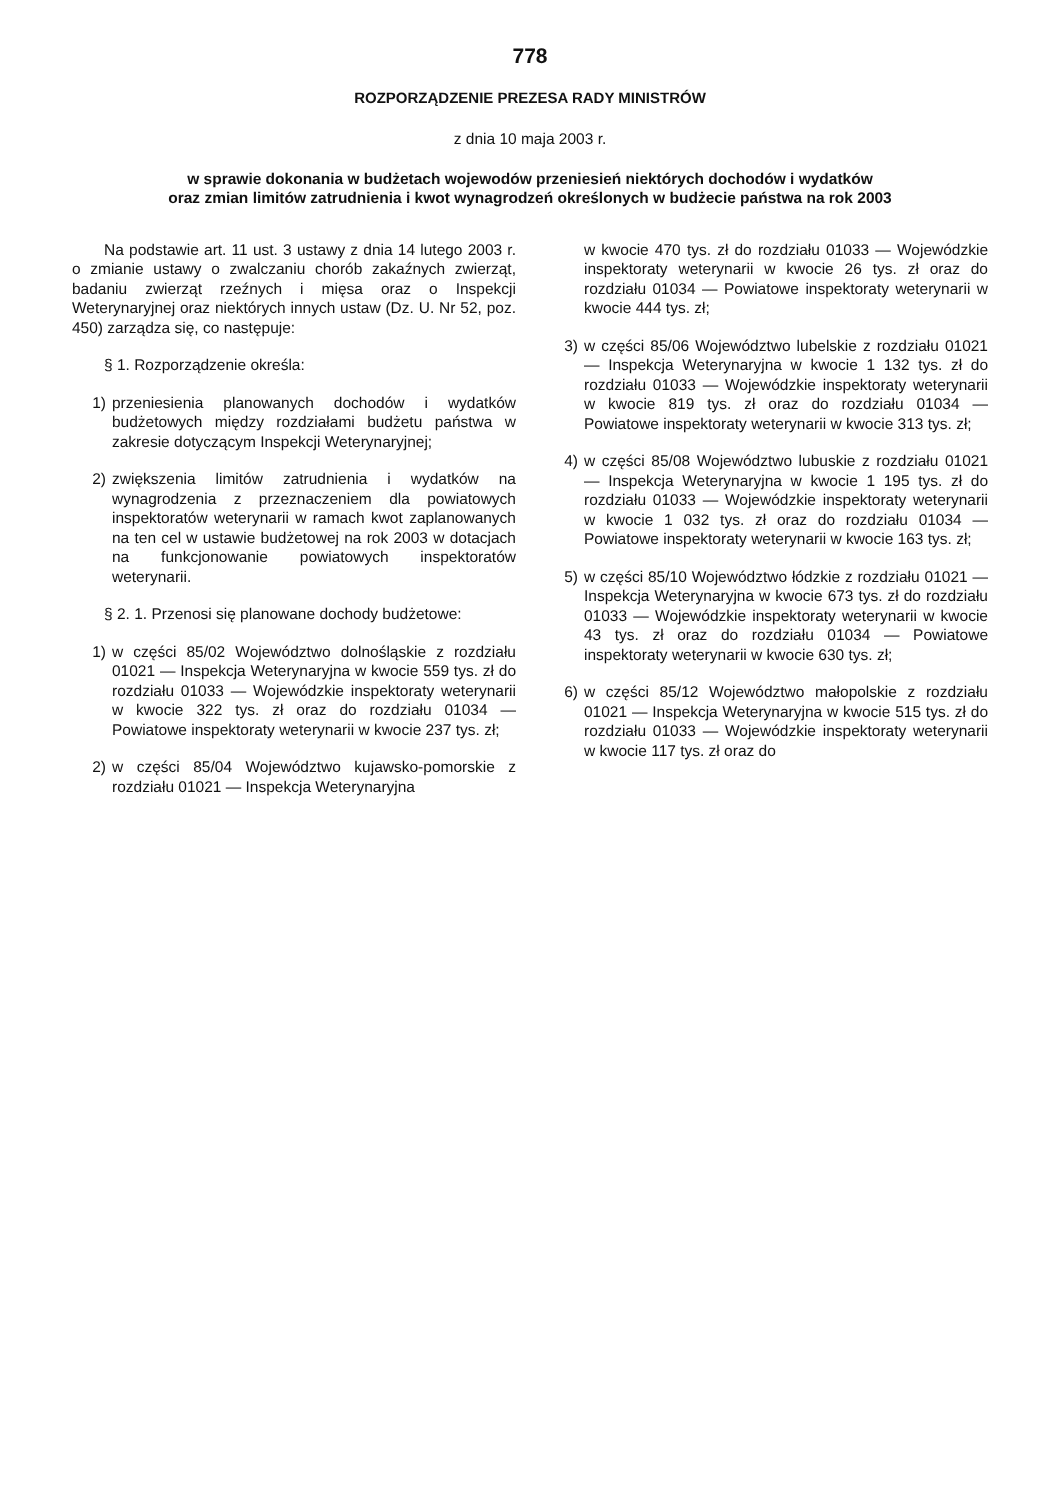778
ROZPORZĄDZENIE PREZESA RADY MINISTRÓW
z dnia 10 maja 2003 r.
w sprawie dokonania w budżetach wojewodów przeniesień niektórych dochodów i wydatków
oraz zmian limitów zatrudnienia i kwot wynagrodzeń określonych w budżecie państwa na rok 2003
Na podstawie art. 11 ust. 3 ustawy z dnia 14 lutego 2003 r. o zmianie ustawy o zwalczaniu chorób zakaźnych zwierząt, badaniu zwierząt rzeźnych i mięsa oraz o Inspekcji Weterynaryjnej oraz niektórych innych ustaw (Dz. U. Nr 52, poz. 450) zarządza się, co następuje:
§ 1. Rozporządzenie określa:
1) przeniesienia planowanych dochodów i wydatków budżetowych między rozdziałami budżetu państwa w zakresie dotyczącym Inspekcji Weterynaryjnej;
2) zwiększenia limitów zatrudnienia i wydatków na wynagrodzenia z przeznaczeniem dla powiatowych inspektoratów weterynarii w ramach kwot zaplanowanych na ten cel w ustawie budżetowej na rok 2003 w dotacjach na funkcjonowanie powiatowych inspektoratów weterynarii.
§ 2. 1. Przenosi się planowane dochody budżetowe:
1) w części 85/02 Województwo dolnośląskie z rozdziału 01021 — Inspekcja Weterynaryjna w kwocie 559 tys. zł do rozdziału 01033 — Wojewódzkie inspektoraty weterynarii w kwocie 322 tys. zł oraz do rozdziału 01034 — Powiatowe inspektoraty weterynarii w kwocie 237 tys. zł;
2) w części 85/04 Województwo kujawsko-pomorskie z rozdziału 01021 — Inspekcja Weterynaryjna
w kwocie 470 tys. zł do rozdziału 01033 — Wojewódzkie inspektoraty weterynarii w kwocie 26 tys. zł oraz do rozdziału 01034 — Powiatowe inspektoraty weterynarii w kwocie 444 tys. zł;
3) w części 85/06 Województwo lubelskie z rozdziału 01021 — Inspekcja Weterynaryjna w kwocie 1 132 tys. zł do rozdziału 01033 — Wojewódzkie inspektoraty weterynarii w kwocie 819 tys. zł oraz do rozdziału 01034 — Powiatowe inspektoraty weterynarii w kwocie 313 tys. zł;
4) w części 85/08 Województwo lubuskie z rozdziału 01021 — Inspekcja Weterynaryjna w kwocie 1 195 tys. zł do rozdziału 01033 — Wojewódzkie inspektoraty weterynarii w kwocie 1 032 tys. zł oraz do rozdziału 01034 — Powiatowe inspektoraty weterynarii w kwocie 163 tys. zł;
5) w części 85/10 Województwo łódzkie z rozdziału 01021 — Inspekcja Weterynaryjna w kwocie 673 tys. zł do rozdziału 01033 — Wojewódzkie inspektoraty weterynarii w kwocie 43 tys. zł oraz do rozdziału 01034 — Powiatowe inspektoraty weterynarii w kwocie 630 tys. zł;
6) w części 85/12 Województwo małopolskie z rozdziału 01021 — Inspekcja Weterynaryjna w kwocie 515 tys. zł do rozdziału 01033 — Wojewódzkie inspektoraty weterynarii w kwocie 117 tys. zł oraz do